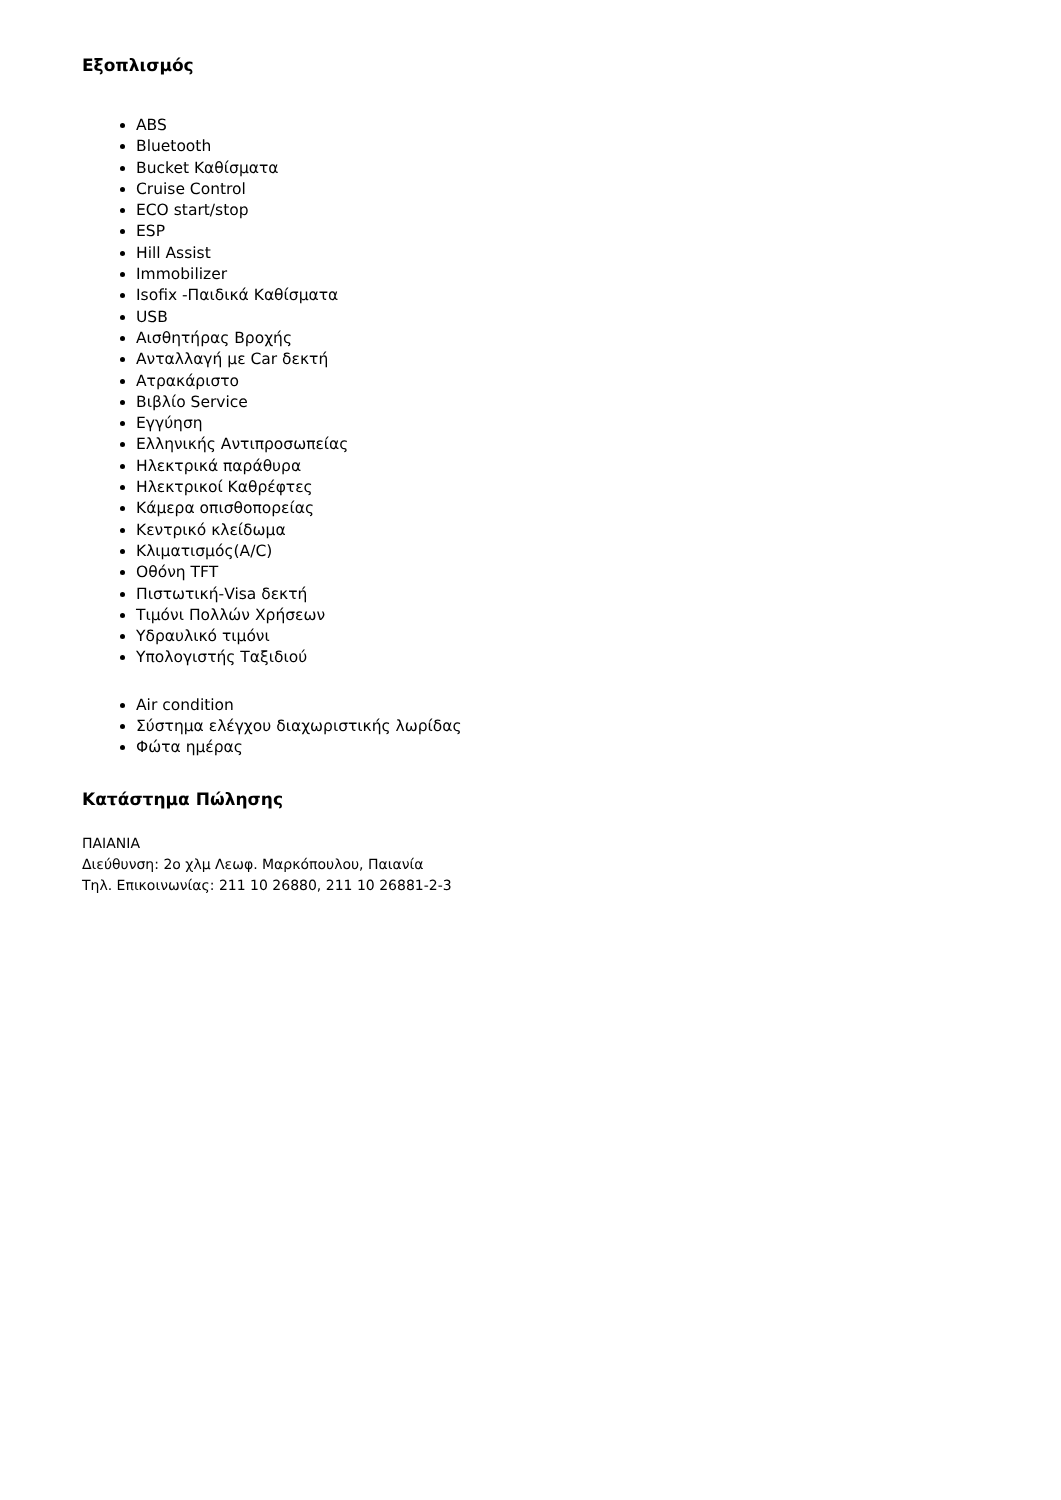Εξοπλισμός
ABS
Bluetooth
Bucket Καθίσματα
Cruise Control
ECO start/stop
ESP
Hill Assist
Immobilizer
Isofix -Παιδικά Καθίσματα
USB
Αισθητήρας Βροχής
Ανταλλαγή με Car δεκτή
Ατρακάριστο
Βιβλίο Service
Εγγύηση
Ελληνικής Αντιπροσωπείας
Ηλεκτρικά παράθυρα
Ηλεκτρικοί Καθρέφτες
Κάμερα οπισθοπορείας
Κεντρικό κλείδωμα
Κλιματισμός(A/C)
Οθόνη TFT
Πιστωτική-Visa δεκτή
Τιμόνι Πολλών Χρήσεων
Υδραυλικό τιμόνι
Υπολογιστής Ταξιδιού
Air condition
Σύστημα ελέγχου διαχωριστικής λωρίδας
Φώτα ημέρας
Κατάστημα Πώλησης
ΠΑΙΑΝΙΑ
Διεύθυνση: 2ο χλμ Λεωφ. Μαρκόπουλου, Παιανία
Τηλ. Επικοινωνίας: 211 10 26880, 211 10 26881-2-3